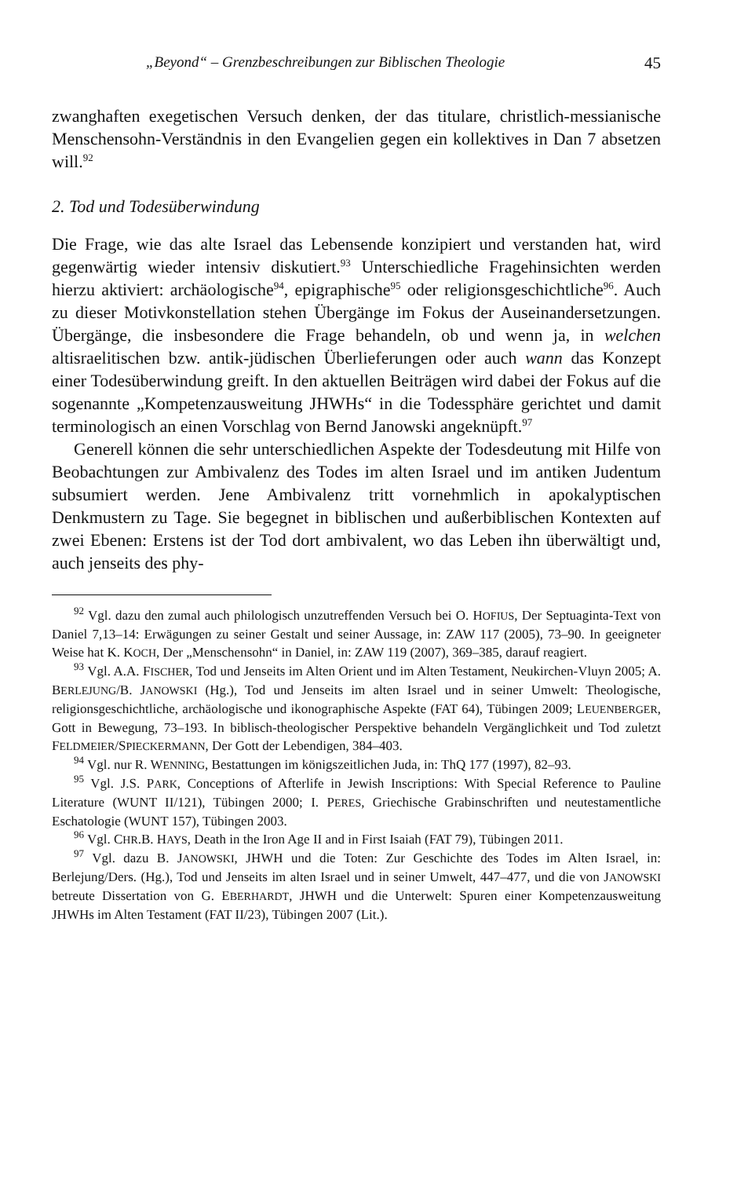„Beyond“ – Grenzbeschreibungen zur Biblischen Theologie 45
zwanghaften exegetischen Versuch denken, der das titulare, christlich-messianische Menschensohn-Verständnis in den Evangelien gegen ein kollektives in Dan 7 absetzen will.<sup>92</sup>
2. Tod und Todesüberwindung
Die Frage, wie das alte Israel das Lebensende konzipiert und verstanden hat, wird gegenwärtig wieder intensiv diskutiert.<sup>93</sup> Unterschiedliche Fragehinsichten werden hierzu aktiviert: archäologische<sup>94</sup>, epigraphische<sup>95</sup> oder religionsgeschichtliche<sup>96</sup>. Auch zu dieser Motivkonstellation stehen Übergänge im Fokus der Auseinandersetzungen. Übergänge, die insbesondere die Frage behandeln, ob und wenn ja, in welchen altisraelitischen bzw. antik-jüdischen Überlieferungen oder auch wann das Konzept einer Todesüberwindung greift. In den aktuellen Beiträgen wird dabei der Fokus auf die sogenannte „Kompetenzausweitung JHWHs“ in die Todessphäre gerichtet und damit terminologisch an einen Vorschlag von Bernd Janowski angeknüpft.<sup>97</sup>
Generell können die sehr unterschiedlichen Aspekte der Todesdeutung mit Hilfe von Beobachtungen zur Ambivalenz des Todes im alten Israel und im antiken Judentum subsumiert werden. Jene Ambivalenz tritt vornehmlich in apokalyptischen Denkmustern zu Tage. Sie begegnet in biblischen und außerbiblischen Kontexten auf zwei Ebenen: Erstens ist der Tod dort ambivalent, wo das Leben ihn überwältigt und, auch jenseits des phy-
<sup>92</sup> Vgl. dazu den zumal auch philologisch unzutreffenden Versuch bei O. HOFIUS, Der Septuaginta-Text von Daniel 7,13–14: Erwägungen zu seiner Gestalt und seiner Aussage, in: ZAW 117 (2005), 73–90. In geeigneter Weise hat K. KOCH, Der „Menschensohn“ in Daniel, in: ZAW 119 (2007), 369–385, darauf reagiert.
<sup>93</sup> Vgl. A.A. FISCHER, Tod und Jenseits im Alten Orient und im Alten Testament, Neukirchen-Vluyn 2005; A. BERLEJUNG/B. JANOWSKI (Hg.), Tod und Jenseits im alten Israel und in seiner Umwelt: Theologische, religionsgeschichtliche, archäologische und ikonographische Aspekte (FAT 64), Tübingen 2009; LEUENBERGER, Gott in Bewegung, 73–193. In biblisch-theologischer Perspektive behandeln Vergänglichkeit und Tod zuletzt FELDMEIER/SPIECKERMANN, Der Gott der Lebendigen, 384–403.
<sup>94</sup> Vgl. nur R. WENNING, Bestattungen im königszeitlichen Juda, in: ThQ 177 (1997), 82–93.
<sup>95</sup> Vgl. J.S. PARK, Conceptions of Afterlife in Jewish Inscriptions: With Special Reference to Pauline Literature (WUNT II/121), Tübingen 2000; I. PERES, Griechische Grabinschriften und neutestamentliche Eschatologie (WUNT 157), Tübingen 2003.
<sup>96</sup> Vgl. CHR.B. HAYS, Death in the Iron Age II and in First Isaiah (FAT 79), Tübingen 2011.
<sup>97</sup> Vgl. dazu B. JANOWSKI, JHWH und die Toten: Zur Geschichte des Todes im Alten Israel, in: Berlejung/Ders. (Hg.), Tod und Jenseits im alten Israel und in seiner Umwelt, 447–477, und die von JANOWSKI betreute Dissertation von G. EBERHARDT, JHWH und die Unterwelt: Spuren einer Kompetenzausweitung JHWHs im Alten Testament (FAT II/23), Tübingen 2007 (Lit.).